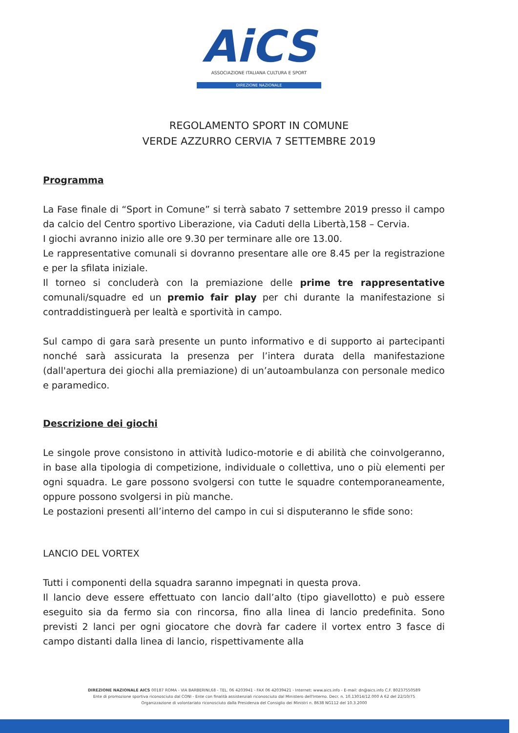AiCS
ASSOCIAZIONE ITALIANA CULTURA E SPORT
DIREZIONE NAZIONALE
REGOLAMENTO SPORT IN COMUNE
VERDE AZZURRO CERVIA 7 SETTEMBRE 2019
Programma
La Fase finale di “Sport in Comune” si terrà sabato 7 settembre 2019 presso il campo da calcio del Centro sportivo Liberazione, via Caduti della Libertà,158 – Cervia.
I giochi avranno inizio alle ore 9.30 per terminare alle ore 13.00.
Le rappresentative comunali si dovranno presentare alle ore 8.45 per la registrazione e per la sfilata iniziale.
Il torneo si concluderà con la premiazione delle prime tre rappresentative comunali/squadre ed un premio fair play per chi durante la manifestazione si contraddistinguerà per lealtà e sportività in campo.
Sul campo di gara sarà presente un punto informativo e di supporto ai partecipanti nonché sarà assicurata la presenza per l’intera durata della manifestazione (dall'apertura dei giochi alla premiazione) di un’autoambulanza con personale medico e paramedico.
Descrizione dei giochi
Le singole prove consistono in attività ludico-motorie e di abilità che coinvolgeranno, in base alla tipologia di competizione, individuale o collettiva, uno o più elementi per ogni squadra. Le gare possono svolgersi con tutte le squadre contemporaneamente, oppure possono svolgersi in più manche.
Le postazioni presenti all’interno del campo in cui si disputeranno le sfide sono:
LANCIO DEL VORTEX
Tutti i componenti della squadra saranno impegnati in questa prova.
Il lancio deve essere effettuato con lancio dall’alto (tipo giavellotto) e può essere eseguito sia da fermo sia con rincorsa, fino alla linea di lancio predefinita. Sono previsti 2 lanci per ogni giocatore che dovrà far cadere il vortex entro 3 fasce di campo distanti dalla linea di lancio, rispettivamente alla
DIREZIONE NAZIONALE AICS 00187 ROMA - VIA BARBERINI,68 - TEL. 06 4203941 - FAX 06 42039421 - Internet: www.aics.info - E-mail: dn@aics.info C.F. 80237550589
Ente di promozione sportiva riconosciuto dal CONI - Ente con finalità assistenziali riconosciuto dal Ministero dell'Interno. Decr. n. 10.13014/12.000 A 62 del 22/10/75
Organizzazione di volontariato riconosciuto dalla Presidenza del Consiglio dei Ministri n. 8638 NG112 del 10.3.2000